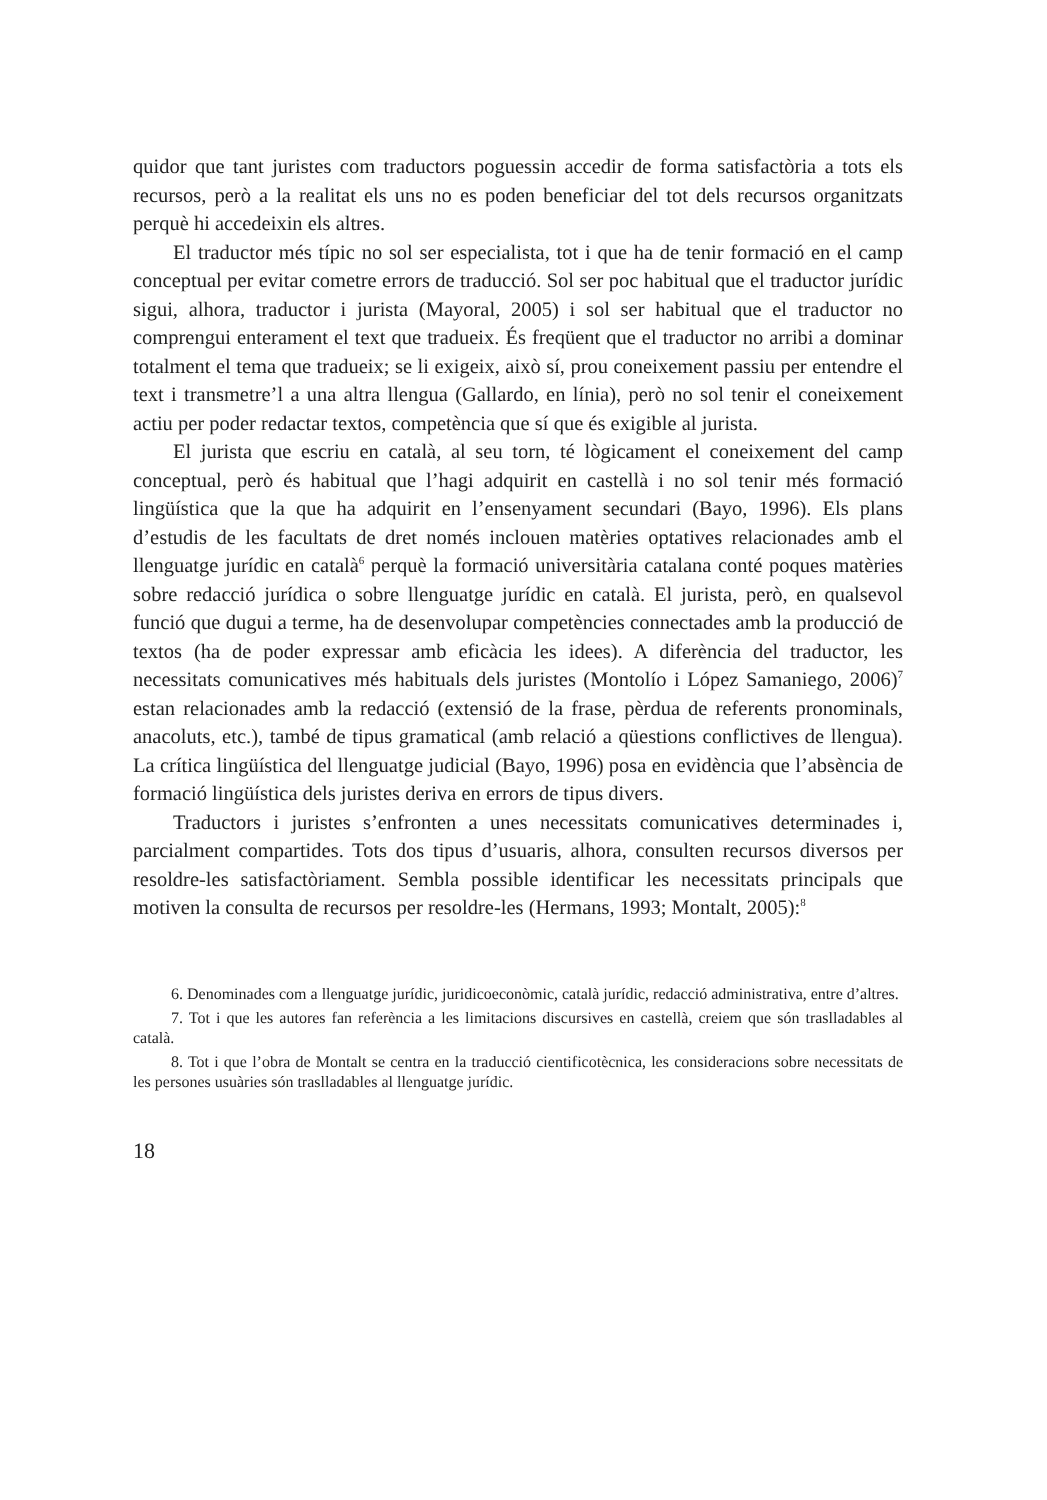quidor que tant juristes com traductors poguessin accedir de forma satisfactòria a tots els recursos, però a la realitat els uns no es poden beneficiar del tot dels recursos organitzats perquè hi accedeixin els altres.
El traductor més típic no sol ser especialista, tot i que ha de tenir formació en el camp conceptual per evitar cometre errors de traducció. Sol ser poc habitual que el traductor jurídic sigui, alhora, traductor i jurista (Mayoral, 2005) i sol ser habitual que el traductor no comprengui enterament el text que tradueix. És freqüent que el traductor no arribi a dominar totalment el tema que tradueix; se li exigeix, això sí, prou coneixement passiu per entendre el text i transmetre’l a una altra llengua (Gallardo, en línia), però no sol tenir el coneixement actiu per poder redactar textos, competència que sí que és exigible al jurista.
El jurista que escriu en català, al seu torn, té lògicament el coneixement del camp conceptual, però és habitual que l’hagi adquirit en castellà i no sol tenir més formació lingüística que la que ha adquirit en l’ensenyament secundari (Bayo, 1996). Els plans d’estudis de les facultats de dret només inclouen matèries optatives relacionades amb el llenguatge jurídic en català<sup>6</sup> perquè la formació universitària catalana conté poques matèries sobre redacció jurídica o sobre llenguatge jurídic en català. El jurista, però, en qualsevol funció que dugui a terme, ha de desenvolupar competències connectades amb la producció de textos (ha de poder expressar amb eficàcia les idees). A diferència del traductor, les necessitats comunicatives més habituals dels juristes (Montolío i López Samaniego, 2006)<sup>7</sup> estan relacionades amb la redacció (extensió de la frase, pèrdua de referents pronominals, anacoluts, etc.), també de tipus gramatical (amb relació a qüestions conflictives de llengua). La crítica lingüística del llenguatge judicial (Bayo, 1996) posa en evidència que l’absència de formació lingüística dels juristes deriva en errors de tipus divers.
Traductors i juristes s’enfronten a unes necessitats comunicatives determinades i, parcialment compartides. Tots dos tipus d’usuaris, alhora, consulten recursos diversos per resoldre-les satisfactòriament. Sembla possible identificar les necessitats principals que motiven la consulta de recursos per resoldre-les (Hermans, 1993; Montalt, 2005):<sup>8</sup>
6. Denominades com a llenguatge jurídic, juridicoeconòmic, català jurídic, redacció administrativa, entre d’altres.
7. Tot i que les autores fan referència a les limitacions discursives en castellà, creiem que són traslladables al català.
8. Tot i que l’obra de Montalt se centra en la traducció cientificotècnica, les consideracions sobre necessitats de les persones usuàries són traslladables al llenguatge jurídic.
18